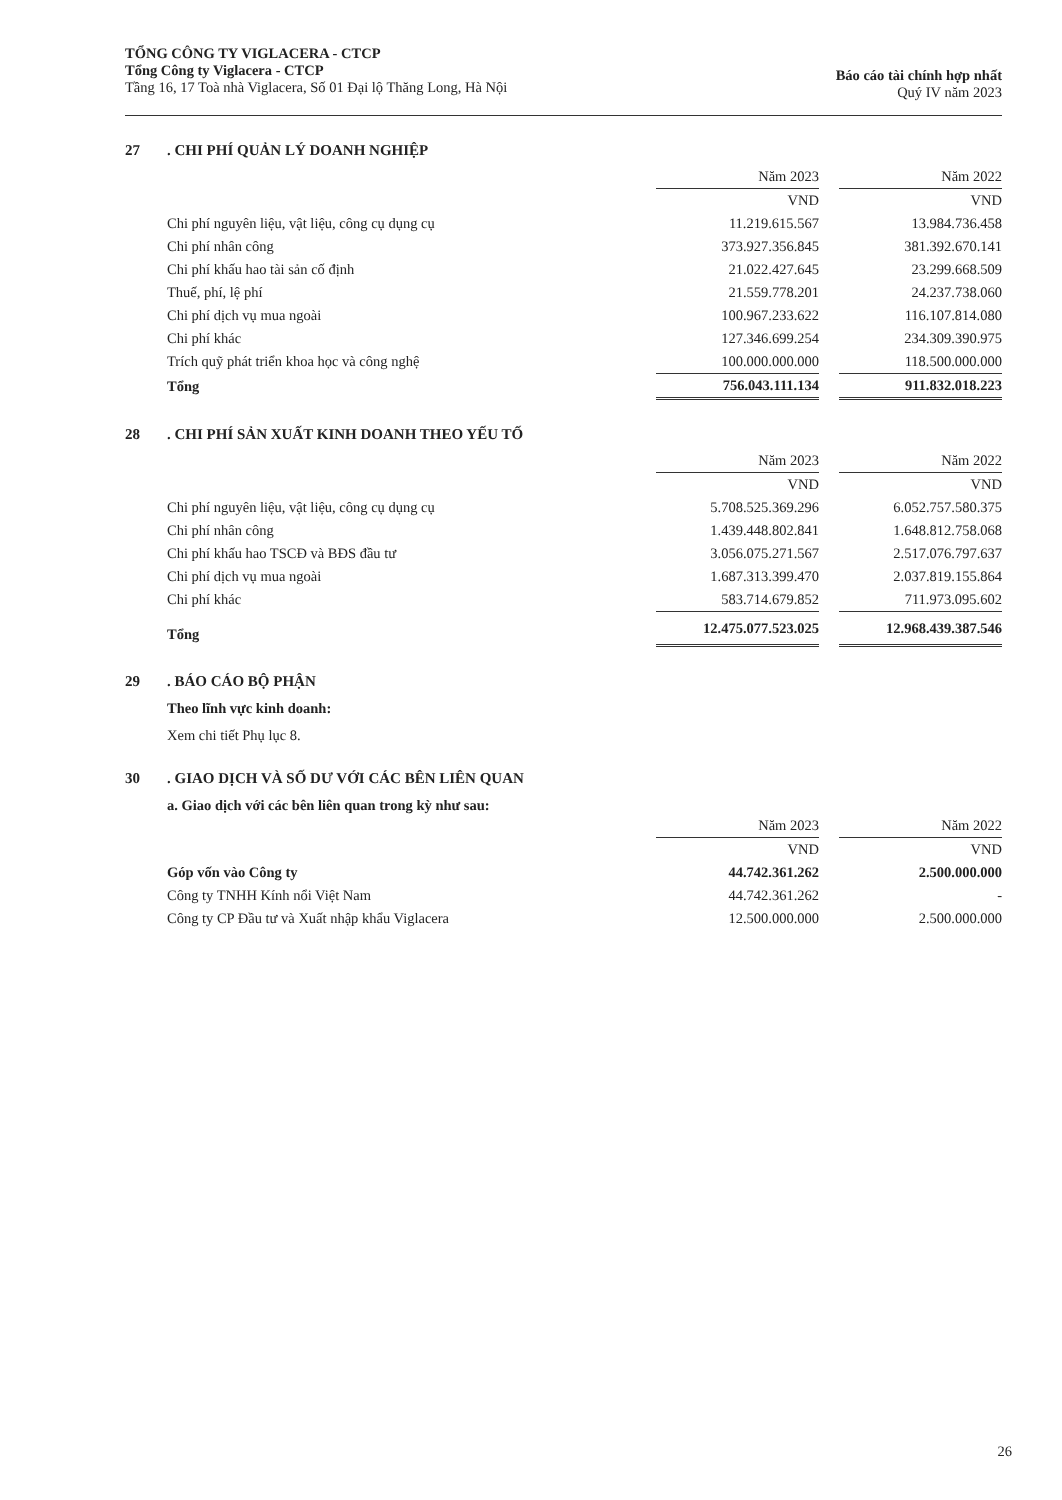TỔNG CÔNG TY VIGLACERA - CTCP
Tổng Công ty Viglacera - CTCP
Tầng 16, 17 Toà nhà Viglacera, Số 01 Đại lộ Thăng Long, Hà Nội
Báo cáo tài chính hợp nhất
Quý IV năm 2023
27. CHI PHÍ QUẢN LÝ DOANH NGHIỆP
| | Năm 2023 | | Năm 2022 |
| | VND | | VND |
| Chi phí nguyên liệu, vật liệu, công cụ dụng cụ | 11.219.615.567 | | 13.984.736.458 |
| Chi phí nhân công | 373.927.356.845 | | 381.392.670.141 |
| Chi phí khấu hao tài sản cố định | 21.022.427.645 | | 23.299.668.509 |
| Thuế, phí, lệ phí | 21.559.778.201 | | 24.237.738.060 |
| Chi phí dịch vụ mua ngoài | 100.967.233.622 | | 116.107.814.080 |
| Chi phí khác | 127.346.699.254 | | 234.309.390.975 |
| Trích quỹ phát triển khoa học và công nghệ | 100.000.000.000 | | 118.500.000.000 |
| Tổng | 756.043.111.134 | | 911.832.018.223 |
28. CHI PHÍ SẢN XUẤT KINH DOANH THEO YẾU TỐ
| | Năm 2023 | | Năm 2022 |
| | VND | | VND |
| Chi phí nguyên liệu, vật liệu, công cụ dụng cụ | 5.708.525.369.296 | | 6.052.757.580.375 |
| Chi phí nhân công | 1.439.448.802.841 | | 1.648.812.758.068 |
| Chi phí khấu hao TSCĐ và BĐS đầu tư | 3.056.075.271.567 | | 2.517.076.797.637 |
| Chi phí dịch vụ mua ngoài | 1.687.313.399.470 | | 2.037.819.155.864 |
| Chi phí khác | 583.714.679.852 | | 711.973.095.602 |
| Tổng | 12.475.077.523.025 | | 12.968.439.387.546 |
29. BÁO CÁO BỘ PHẬN
Theo lĩnh vực kinh doanh:
Xem chi tiết Phụ lục 8.
30. GIAO DỊCH VÀ SỐ DƯ VỚI CÁC BÊN LIÊN QUAN
a. Giao dịch với các bên liên quan trong kỳ như sau:
| | Năm 2023 | | Năm 2022 |
| | VND | | VND |
| Góp vốn vào Công ty | 44.742.361.262 | | 2.500.000.000 |
| Công ty TNHH Kính nổi Việt Nam | 44.742.361.262 | | - |
| Công ty CP Đầu tư và Xuất nhập khẩu Viglacera | 12.500.000.000 | | 2.500.000.000 |
26